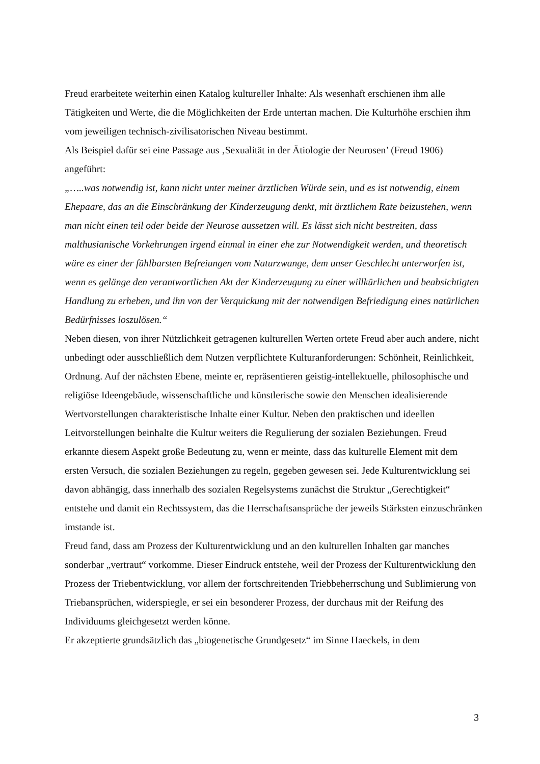Freud erarbeitete weiterhin einen Katalog kultureller Inhalte: Als wesenhaft erschienen ihm alle Tätigkeiten und Werte, die die Möglichkeiten der Erde untertan machen. Die Kulturhöhe erschien ihm vom jeweiligen technisch-zivilisatorischen Niveau bestimmt.
Als Beispiel dafür sei eine Passage aus ‚Sexualität in der Ätiologie der Neurosen’ (Freud 1906) angeführt:
„…..was notwendig ist, kann nicht unter meiner ärztlichen Würde sein, und es ist notwendig, einem Ehepaare, das an die Einschränkung der Kinderzeugung denkt, mit ärztlichem Rate beizustehen, wenn man nicht einen teil oder beide der Neurose aussetzen will. Es lässt sich nicht bestreiten, dass malthusianische Vorkehrungen irgend einmal in einer ehe zur Notwendigkeit werden, und theoretisch wäre es einer der fühlbarsten Befreiungen vom Naturzwange, dem unser Geschlecht unterworfen ist, wenn es gelänge den verantwortlichen Akt der Kinderzeugung zu einer willkürlichen und beabsichtigten Handlung zu erheben, und ihn von der Verquickung mit der notwendigen Befriedigung eines natürlichen Bedürfnisses loszulösen.“
Neben diesen, von ihrer Nützlichkeit getragenen kulturellen Werten ortete Freud aber auch andere, nicht unbedingt oder ausschließlich dem Nutzen verpflichtete Kulturanforderungen: Schönheit, Reinlichkeit, Ordnung. Auf der nächsten Ebene, meinte er, repräsentieren geistig-intellektuelle, philosophische und religiöse Ideengebäude, wissenschaftliche und künstlerische sowie den Menschen idealisierende Wertvorstellungen charakteristische Inhalte einer Kultur. Neben den praktischen und ideellen Leitvorstellungen beinhalte die Kultur weiters die Regulierung der sozialen Beziehungen. Freud erkannte diesem Aspekt große Bedeutung zu, wenn er meinte, dass das kulturelle Element mit dem ersten Versuch, die sozialen Beziehungen zu regeln, gegeben gewesen sei. Jede Kulturentwicklung sei davon abhängig, dass innerhalb des sozialen Regelsystems zunächst die Struktur „Gerechtigkeit“ entstehe und damit ein Rechtssystem, das die Herrschaftsansprüche der jeweils Stärksten einzuschränken imstande ist.
Freud fand, dass am Prozess der Kulturentwicklung und an den kulturellen Inhalten gar manches sonderbar „vertraut“ vorkomme. Dieser Eindruck entstehe, weil der Prozess der Kulturentwicklung den Prozess der Triebentwicklung, vor allem der fortschreitenden Triebbeherrschung und Sublimierung von Triebansprüchen, widerspiegle, er sei ein besonderer Prozess, der durchaus mit der Reifung des Individuums gleichgesetzt werden könne.
Er akzeptierte grundsätzlich das „biogenetische Grundgesetz“ im Sinne Haeckels, in dem
3